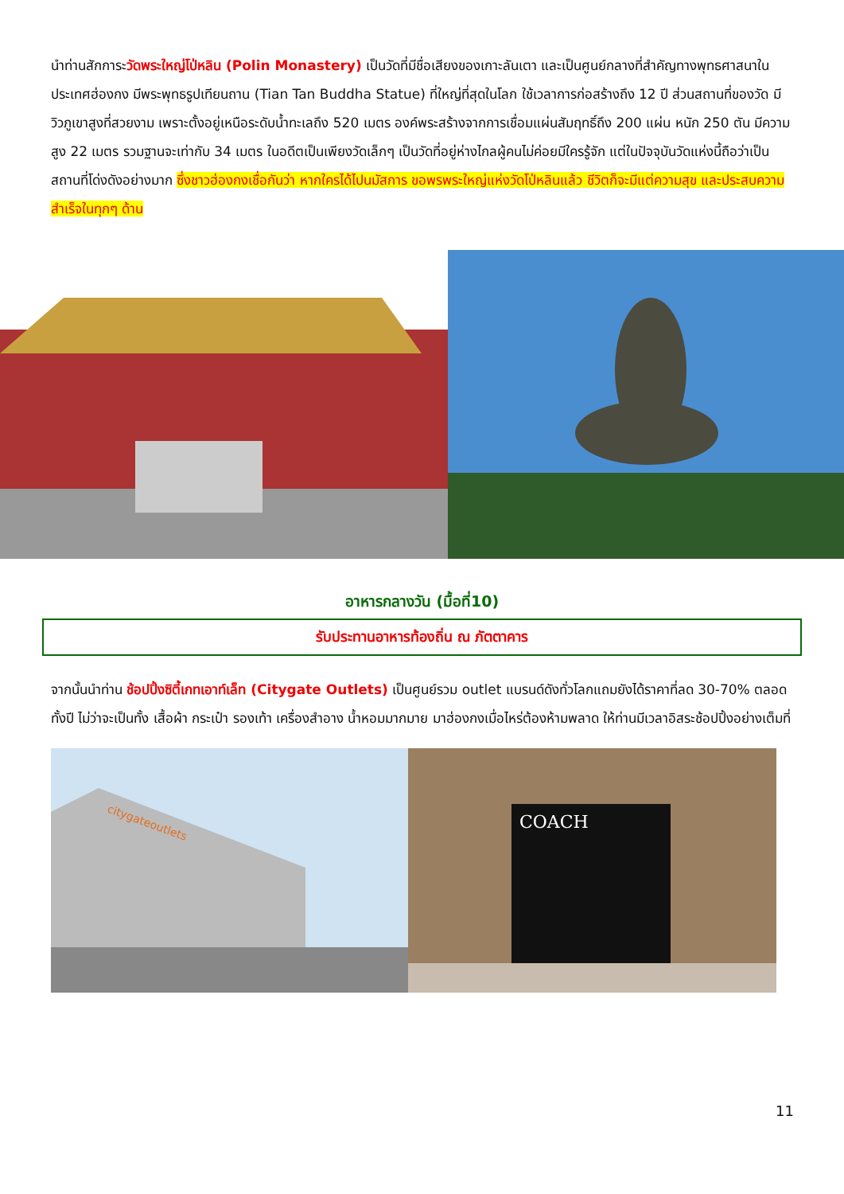นำท่านสักการะวัดพระใหญ่โป่หลิน (Polin Monastery) เป็นวัดที่มีชื่อเสียงของเกาะลันเตา และเป็นศูนย์กลางที่สำคัญทางพุทธศาสนาในประเทศฮ่องกง มีพระพุทธรูปเทียนถาน (Tian Tan Buddha Statue) ที่ใหญ่ที่สุดในโลก ใช้เวลาการก่อสร้างถึง 12 ปี ส่วนสถานที่ของวัด มีวิวภูเขาสูงที่สวยงาม เพราะตั้งอยู่เหนือระดับน้ำทะเลถึง 520 เมตร องค์พระสร้างจากการเชื่อมแผ่นสัมฤทธิ์ถึง 200 แผ่น หนัก 250 ตัน มีความสูง 22 เมตร รวมฐานจะเท่ากับ 34 เมตร ในอดีตเป็นเพียงวัดเล็กๆ เป็นวัดที่อยู่ห่างไกลผู้คนไม่ค่อยมีใครรู้จัก แต่ในปัจจุบันวัดแห่งนี้ถือว่าเป็นสถานที่โด่งดังอย่างมาก ซึ่งชาวฮ่องกงเชื่อกันว่า หากใครได้ไปนมัสการ ขอพรพระใหญ่แห่งวัดโป่หลินแล้ว ชีวิตก็จะมีแต่ความสุข และประสบความสำเร็จในทุกๆ ด้าน
อาหารกลางวัน (มื้อที่10)
รับประทานอาหารท้องถิ่น ณ ภัตตาคาร
จากนั้นนำท่าน ช้อปปิ้งซิตี้เกทเอาท์เล็ท (Citygate Outlets) เป็นศูนย์รวม outlet แบรนด์ดังทั่วโลกแถมยังได้ราคาที่ลด 30-70% ตลอดทั้งปี ไม่ว่าจะเป็นทั้ง เสื้อผ้า กระเป๋า รองเท้า เครื่องสำอาง น้ำหอมมากมาย มาฮ่องกงเมื่อไหร่ต้องห้ามพลาด ให้ท่านมีเวลาอิสระช้อปปิ้งอย่างเต็มที่
citygateoutlets
COACH
11